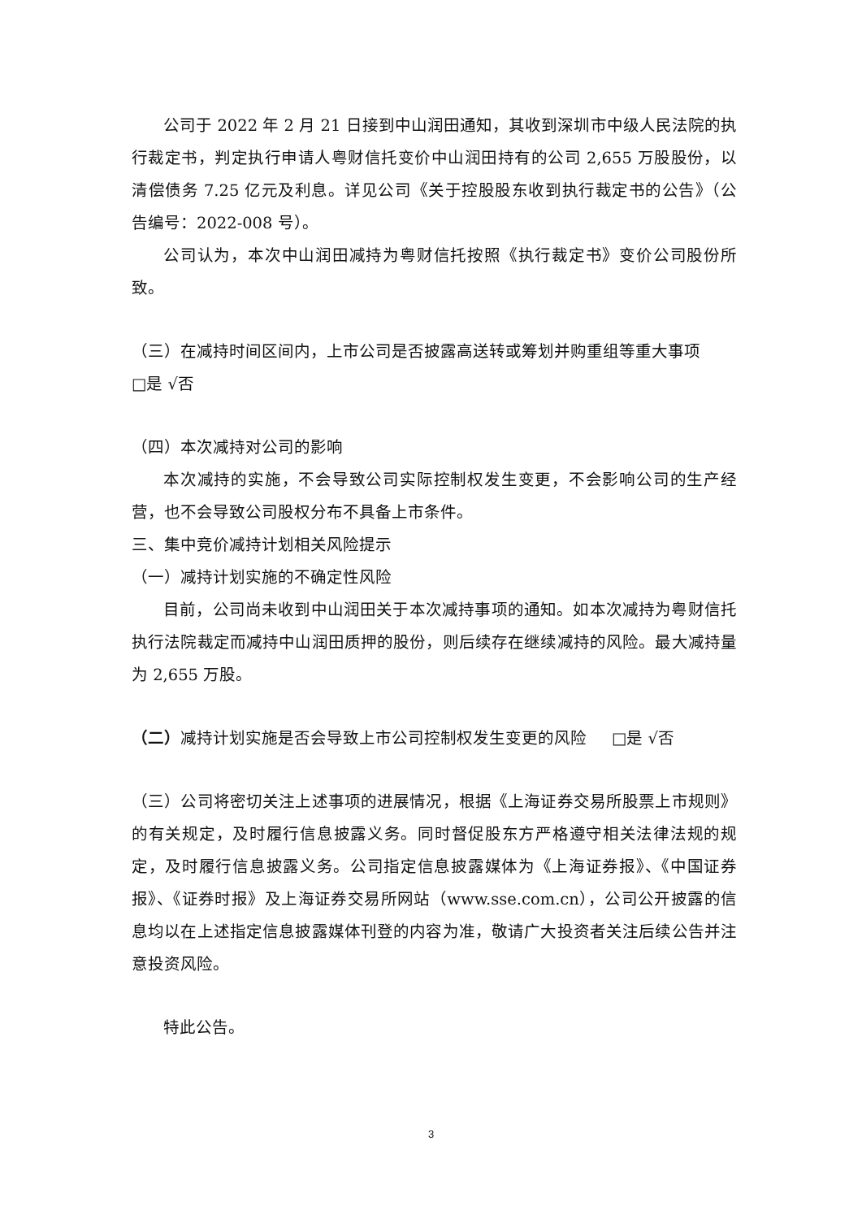公司于 2022 年 2 月 21 日接到中山润田通知，其收到深圳市中级人民法院的执行裁定书，判定执行申请人粤财信托变价中山润田持有的公司 2,655 万股股份，以清偿债务 7.25 亿元及利息。详见公司《关于控股股东收到执行裁定书的公告》（公告编号：2022-008 号）。
公司认为，本次中山润田减持为粤财信托按照《执行裁定书》变价公司股份所致。
（三）在减持时间区间内，上市公司是否披露高送转或筹划并购重组等重大事项
□是 √否
（四）本次减持对公司的影响
本次减持的实施，不会导致公司实际控制权发生变更，不会影响公司的生产经营，也不会导致公司股权分布不具备上市条件。
三、集中竞价减持计划相关风险提示
（一）减持计划实施的不确定性风险
目前，公司尚未收到中山润田关于本次减持事项的通知。如本次减持为粤财信托执行法院裁定而减持中山润田质押的股份，则后续存在继续减持的风险。最大减持量为 2,655 万股。
（二）减持计划实施是否会导致上市公司控制权发生变更的风险 □是 √否
（三）公司将密切关注上述事项的进展情况，根据《上海证券交易所股票上市规则》的有关规定，及时履行信息披露义务。同时督促股东方严格遵守相关法律法规的规定，及时履行信息披露义务。公司指定信息披露媒体为《上海证券报》、《中国证券报》、《证券时报》及上海证券交易所网站（www.sse.com.cn），公司公开披露的信息均以在上述指定信息披露媒体刊登的内容为准，敬请广大投资者关注后续公告并注意投资风险。
特此公告。
3